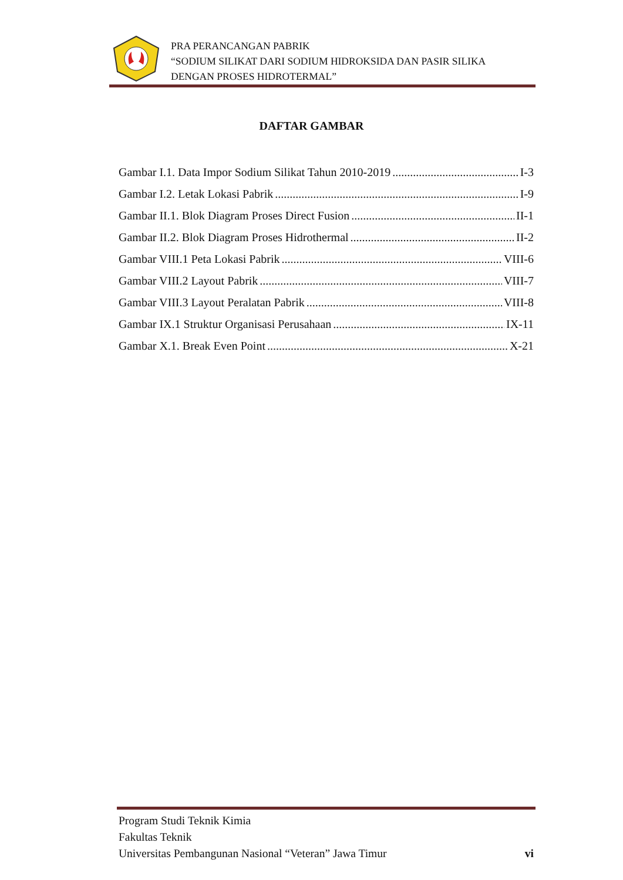PRA PERANCANGAN PABRIK
“SODIUM SILIKAT DARI SODIUM HIDROKSIDA DAN PASIR SILIKA
DENGAN PROSES HIDROTERMAL”
DAFTAR GAMBAR
Gambar I.1. Data Impor Sodium Silikat Tahun 2010-2019 I-3
Gambar I.2. Letak Lokasi Pabrik I-9
Gambar II.1. Blok Diagram Proses Direct Fusion II-1
Gambar II.2. Blok Diagram Proses Hidrothermal II-2
Gambar VIII.1 Peta Lokasi Pabrik VIII-6
Gambar VIII.2 Layout Pabrik VIII-7
Gambar VIII.3 Layout Peralatan Pabrik VIII-8
Gambar IX.1 Struktur Organisasi Perusahaan IX-11
Gambar X.1. Break Even Point X-21
Program Studi Teknik Kimia
Fakultas Teknik
Universitas Pembangunan Nasional “Veteran” Jawa Timur vi